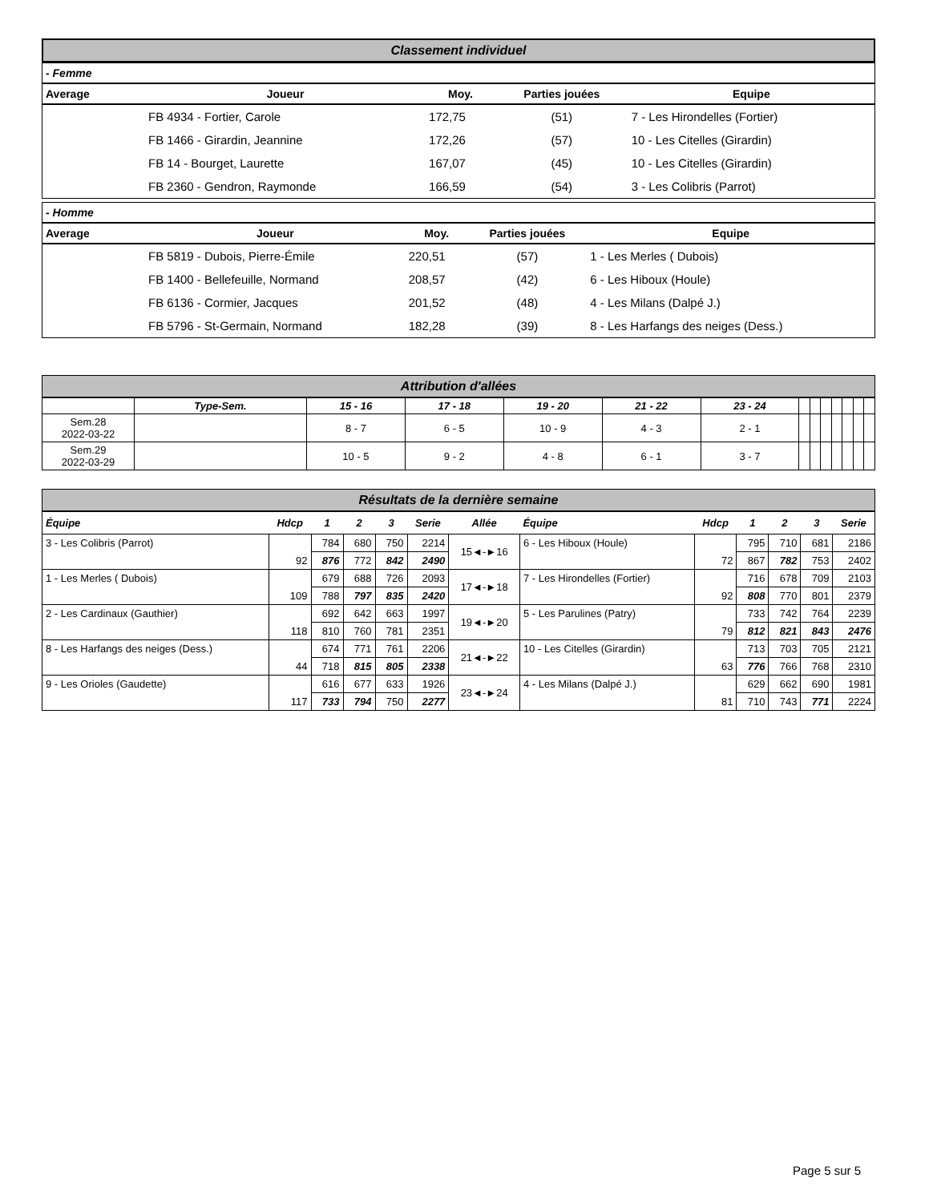Classement individuel
- Femme
| Average | Joueur | Moy. | Parties jouées | Equipe |
| --- | --- | --- | --- | --- |
| | FB 4934 - Fortier, Carole | 172,75 | (51) | 7 - Les Hirondelles (Fortier) |
| | FB 1466 - Girardin, Jeannine | 172,26 | (57) | 10 - Les Citelles (Girardin) |
| | FB 14 - Bourget, Laurette | 167,07 | (45) | 10 - Les Citelles (Girardin) |
| | FB 2360 - Gendron, Raymonde | 166,59 | (54) | 3 - Les Colibris (Parrot) |
- Homme
| Average | Joueur | Moy. | Parties jouées | Equipe |
| --- | --- | --- | --- | --- |
| | FB 5819 - Dubois, Pierre-Émile | 220,51 | (57) | 1 - Les Merles ( Dubois) |
| | FB 1400 - Bellefeuille, Normand | 208,57 | (42) | 6 - Les Hiboux (Houle) |
| | FB 6136 - Cormier, Jacques | 201,52 | (48) | 4 - Les Milans (Dalpé J.) |
| | FB 5796 - St-Germain, Normand | 182,28 | (39) | 8 - Les Harfangs des neiges (Dess.) |
Attribution d'allées
| | Type-Sem. | 15 - 16 | 17 - 18 | 19 - 20 | 21 - 22 | 23 - 24 | | | | | | | |
| --- | --- | --- | --- | --- | --- | --- | --- | --- | --- | --- | --- | --- | --- |
| Sem.28 2022-03-22 | | 8 - 7 | 6 - 5 | 10 - 9 | 4 - 3 | 2 - 1 | | | | | | | |
| Sem.29 2022-03-29 | | 10 - 5 | 9 - 2 | 4 - 8 | 6 - 1 | 3 - 7 | | | | | | | |
Résultats de la dernière semaine
| Équipe | Hdcp | 1 | 2 | 3 | Serie | Allée | Équipe | Hdcp | 1 | 2 | 3 | Serie |
| --- | --- | --- | --- | --- | --- | --- | --- | --- | --- | --- | --- | --- |
| 3 - Les Colibris (Parrot) | 92 | 784 | 680 | 750 | 2214 | 15◄-►16 | 6 - Les Hiboux (Houle) | 72 | 795 | 710 | 681 | 2186 |
| | | 876 | 772 | 842 | 2490 | | | | 867 | 782 | 753 | 2402 |
| 1 - Les Merles ( Dubois) | 109 | 679 | 688 | 726 | 2093 | 17◄-►18 | 7 - Les Hirondelles (Fortier) | 92 | 716 | 678 | 709 | 2103 |
| | | 788 | 797 | 835 | 2420 | | | | 808 | 770 | 801 | 2379 |
| 2 - Les Cardinaux (Gauthier) | 118 | 692 | 642 | 663 | 1997 | 19◄-►20 | 5 - Les Parulines (Patry) | 79 | 733 | 742 | 764 | 2239 |
| | | 810 | 760 | 781 | 2351 | | | | 812 | 821 | 843 | 2476 |
| 8 - Les Harfangs des neiges (Dess.) | 44 | 674 | 771 | 761 | 2206 | 21◄-►22 | 10 - Les Citelles (Girardin) | 63 | 713 | 703 | 705 | 2121 |
| | | 718 | 815 | 805 | 2338 | | | | 776 | 766 | 768 | 2310 |
| 9 - Les Orioles (Gaudette) | 117 | 616 | 677 | 633 | 1926 | 23◄-►24 | 4 - Les Milans (Dalpé J.) | 81 | 629 | 662 | 690 | 1981 |
| | | 733 | 794 | 750 | 2277 | | | | 710 | 743 | 771 | 2224 |
Page 5 sur 5